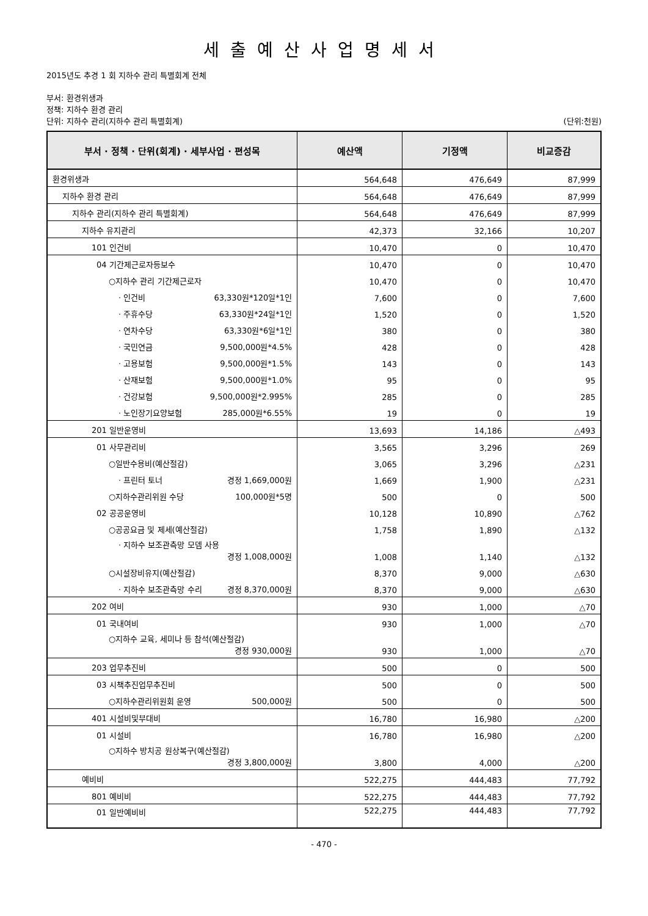세출예산사업명세서
2015년도 추경 1 회 지하수 관리 특별회계 전체
부서: 환경위생과
정책: 지하수 환경 관리
단위: 지하수 관리(지하수 관리 특별회계) (단위:천원)
| 부서 · 정책 · 단위(회계) · 세부사업 · 편성목 | 예산액 | 기정액 | 비교증감 |
| --- | --- | --- | --- |
| 환경위생과 | 564,648 | 476,649 | 87,999 |
| 지하수 환경 관리 | 564,648 | 476,649 | 87,999 |
| 지하수 관리(지하수 관리 특별회계) | 564,648 | 476,649 | 87,999 |
| 지하수 유지관리 | 42,373 | 32,166 | 10,207 |
| 101 인건비 | 10,470 | 0 | 10,470 |
| 04 기간제근로자등보수 | 10,470 | 0 | 10,470 |
| ○지하수 관리 기간제근로자 | 10,470 | 0 | 10,470 |
| · 인건비 63,330원*120일*1인 | 7,600 | 0 | 7,600 |
| · 주휴수당 63,330원*24일*1인 | 1,520 | 0 | 1,520 |
| · 연차수당 63,330원*6일*1인 | 380 | 0 | 380 |
| · 국민연금 9,500,000원*4.5% | 428 | 0 | 428 |
| · 고용보험 9,500,000원*1.5% | 143 | 0 | 143 |
| · 산재보험 9,500,000원*1.0% | 95 | 0 | 95 |
| · 건강보험 9,500,000원*2.995% | 285 | 0 | 285 |
| · 노인장기요양보험 285,000원*6.55% | 19 | 0 | 19 |
| 201 일반운영비 | 13,693 | 14,186 | △493 |
| 01 사무관리비 | 3,565 | 3,296 | 269 |
| ○일반수용비(예산절감) | 3,065 | 3,296 | △231 |
| · 프린터 토너 경정 1,669,000원 | 1,669 | 1,900 | △231 |
| ○지하수관리위원 수당 100,000원*5명 | 500 | 0 | 500 |
| 02 공공운영비 | 10,128 | 10,890 | △762 |
| ○공공요금 및 제세(예산절감) | 1,758 | 1,890 | △132 |
| · 지하수 보조관측망 모뎀 사용 경정 1,008,000원 | 1,008 | 1,140 | △132 |
| ○시설장비유지(예산절감) | 8,370 | 9,000 | △630 |
| · 지하수 보조관측망 수리 경정 8,370,000원 | 8,370 | 9,000 | △630 |
| 202 여비 | 930 | 1,000 | △70 |
| 01 국내여비 | 930 | 1,000 | △70 |
| ○지하수 교육, 세미나 등 참석(예산절감) 경정 930,000원 | 930 | 1,000 | △70 |
| 203 업무추진비 | 500 | 0 | 500 |
| 03 시책추진업무추진비 | 500 | 0 | 500 |
| ○지하수관리위원회 운영 500,000원 | 500 | 0 | 500 |
| 401 시설비및부대비 | 16,780 | 16,980 | △200 |
| 01 시설비 | 16,780 | 16,980 | △200 |
| ○지하수 방치공 원상복구(예산절감) 경정 3,800,000원 | 3,800 | 4,000 | △200 |
| 예비비 | 522,275 | 444,483 | 77,792 |
| 801 예비비 | 522,275 | 444,483 | 77,792 |
| 01 일반예비비 | 522,275 | 444,483 | 77,792 |
- 470 -